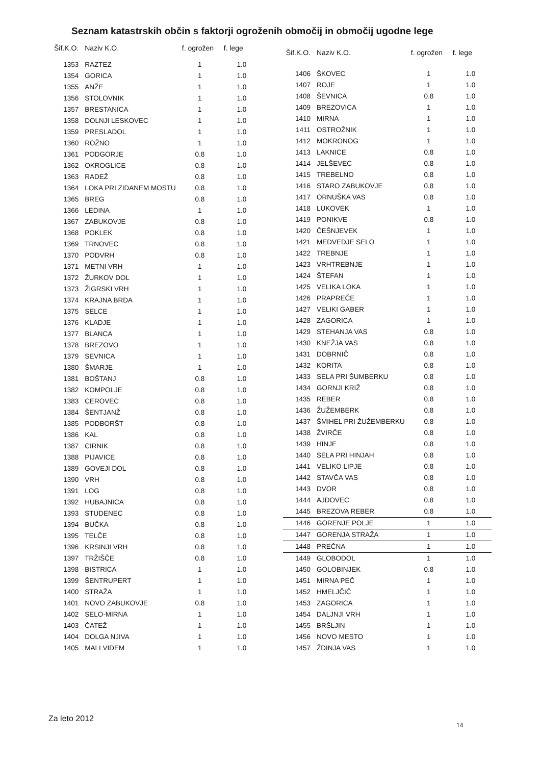Seznam katastrskih občin s faktorji ogroženih območij in območij ugodne lege
| Šif.K.O. | Naziv K.O. | f. ogrožen | f. lege |
| --- | --- | --- | --- |
| 1353 | RAZTEZ | 1 | 1.0 |
| 1354 | GORICA | 1 | 1.0 |
| 1355 | ANŽE | 1 | 1.0 |
| 1356 | STOLOVNIK | 1 | 1.0 |
| 1357 | BRESTANICA | 1 | 1.0 |
| 1358 | DOLNJI LESKOVEC | 1 | 1.0 |
| 1359 | PRESLADOL | 1 | 1.0 |
| 1360 | ROŽNO | 1 | 1.0 |
| 1361 | PODGORJE | 0.8 | 1.0 |
| 1362 | OKROGLICE | 0.8 | 1.0 |
| 1363 | RADEŽ | 0.8 | 1.0 |
| 1364 | LOKA PRI ZIDANEM MOSTU | 0.8 | 1.0 |
| 1365 | BREG | 0.8 | 1.0 |
| 1366 | LEDINA | 1 | 1.0 |
| 1367 | ZABUKOVJE | 0.8 | 1.0 |
| 1368 | POKLEK | 0.8 | 1.0 |
| 1369 | TRNOVEC | 0.8 | 1.0 |
| 1370 | PODVRH | 0.8 | 1.0 |
| 1371 | METNI VRH | 1 | 1.0 |
| 1372 | ŽURKOV DOL | 1 | 1.0 |
| 1373 | ŽIGRSKI VRH | 1 | 1.0 |
| 1374 | KRAJNA BRDA | 1 | 1.0 |
| 1375 | SELCE | 1 | 1.0 |
| 1376 | KLADJE | 1 | 1.0 |
| 1377 | BLANCA | 1 | 1.0 |
| 1378 | BREZOVO | 1 | 1.0 |
| 1379 | SEVNICA | 1 | 1.0 |
| 1380 | ŠMARJE | 1 | 1.0 |
| 1381 | BOŠTANJ | 0.8 | 1.0 |
| 1382 | KOMPOLJE | 0.8 | 1.0 |
| 1383 | CEROVEC | 0.8 | 1.0 |
| 1384 | ŠENTJANŽ | 0.8 | 1.0 |
| 1385 | PODBORŠT | 0.8 | 1.0 |
| 1386 | KAL | 0.8 | 1.0 |
| 1387 | CIRNIK | 0.8 | 1.0 |
| 1388 | PIJAVICE | 0.8 | 1.0 |
| 1389 | GOVEJI DOL | 0.8 | 1.0 |
| 1390 | VRH | 0.8 | 1.0 |
| 1391 | LOG | 0.8 | 1.0 |
| 1392 | HUBAJNICA | 0.8 | 1.0 |
| 1393 | STUDENEC | 0.8 | 1.0 |
| 1394 | BUČKA | 0.8 | 1.0 |
| 1395 | TELČE | 0.8 | 1.0 |
| 1396 | KRSINJI VRH | 0.8 | 1.0 |
| 1397 | TRŽIŠČE | 0.8 | 1.0 |
| 1398 | BISTRICA | 1 | 1.0 |
| 1399 | ŠENTRUPERT | 1 | 1.0 |
| 1400 | STRAŽA | 1 | 1.0 |
| 1401 | NOVO ZABUKOVJE | 0.8 | 1.0 |
| 1402 | SELO-MIRNA | 1 | 1.0 |
| 1403 | ČATEŽ | 1 | 1.0 |
| 1404 | DOLGA NJIVA | 1 | 1.0 |
| 1405 | MALI VIDEM | 1 | 1.0 |
| Šif.K.O. | Naziv K.O. | f. ogrožen | f. lege |
| --- | --- | --- | --- |
| 1406 | ŠKOVEC | 1 | 1.0 |
| 1407 | ROJE | 1 | 1.0 |
| 1408 | ŠEVNICA | 0.8 | 1.0 |
| 1409 | BREZOVICA | 1 | 1.0 |
| 1410 | MIRNA | 1 | 1.0 |
| 1411 | OSTROŽNIK | 1 | 1.0 |
| 1412 | MOKRONOG | 1 | 1.0 |
| 1413 | LAKNICE | 0.8 | 1.0 |
| 1414 | JELŠEVEC | 0.8 | 1.0 |
| 1415 | TREBELNO | 0.8 | 1.0 |
| 1416 | STARO ZABUKOVJE | 0.8 | 1.0 |
| 1417 | ORNUŠKA VAS | 0.8 | 1.0 |
| 1418 | LUKOVEK | 1 | 1.0 |
| 1419 | PONIKVE | 0.8 | 1.0 |
| 1420 | ČEŠNJEVEK | 1 | 1.0 |
| 1421 | MEDVEDJE SELO | 1 | 1.0 |
| 1422 | TREBNJE | 1 | 1.0 |
| 1423 | VRHTREBNJE | 1 | 1.0 |
| 1424 | ŠTEFAN | 1 | 1.0 |
| 1425 | VELIKA LOKA | 1 | 1.0 |
| 1426 | PRAPREČE | 1 | 1.0 |
| 1427 | VELIKI GABER | 1 | 1.0 |
| 1428 | ZAGORICA | 1 | 1.0 |
| 1429 | STEHANJA VAS | 0.8 | 1.0 |
| 1430 | KNEŽJA VAS | 0.8 | 1.0 |
| 1431 | DOBRNIČ | 0.8 | 1.0 |
| 1432 | KORITA | 0.8 | 1.0 |
| 1433 | SELA PRI ŠUMBERKU | 0.8 | 1.0 |
| 1434 | GORNJI KRIŽ | 0.8 | 1.0 |
| 1435 | REBER | 0.8 | 1.0 |
| 1436 | ŽUŽEMBERK | 0.8 | 1.0 |
| 1437 | ŠMIHEL PRI ŽUŽEMBERKU | 0.8 | 1.0 |
| 1438 | ŽVIRČE | 0.8 | 1.0 |
| 1439 | HINJE | 0.8 | 1.0 |
| 1440 | SELA PRI HINJAH | 0.8 | 1.0 |
| 1441 | VELIKO LIPJE | 0.8 | 1.0 |
| 1442 | STAVČA VAS | 0.8 | 1.0 |
| 1443 | DVOR | 0.8 | 1.0 |
| 1444 | AJDOVEC | 0.8 | 1.0 |
| 1445 | BREZOVA REBER | 0.8 | 1.0 |
| 1446 | GORENJE POLJE | 1 | 1.0 |
| 1447 | GORENJA STRAŽA | 1 | 1.0 |
| 1448 | PREČNA | 1 | 1.0 |
| 1449 | GLOBODOL | 1 | 1.0 |
| 1450 | GOLOBINJEK | 0.8 | 1.0 |
| 1451 | MIRNA PEČ | 1 | 1.0 |
| 1452 | HMELJČIČ | 1 | 1.0 |
| 1453 | ZAGORICA | 1 | 1.0 |
| 1454 | DALJNJI VRH | 1 | 1.0 |
| 1455 | BRŠLJIN | 1 | 1.0 |
| 1456 | NOVO MESTO | 1 | 1.0 |
| 1457 | ŽDINJA VAS | 1 | 1.0 |
Za leto 2012
14